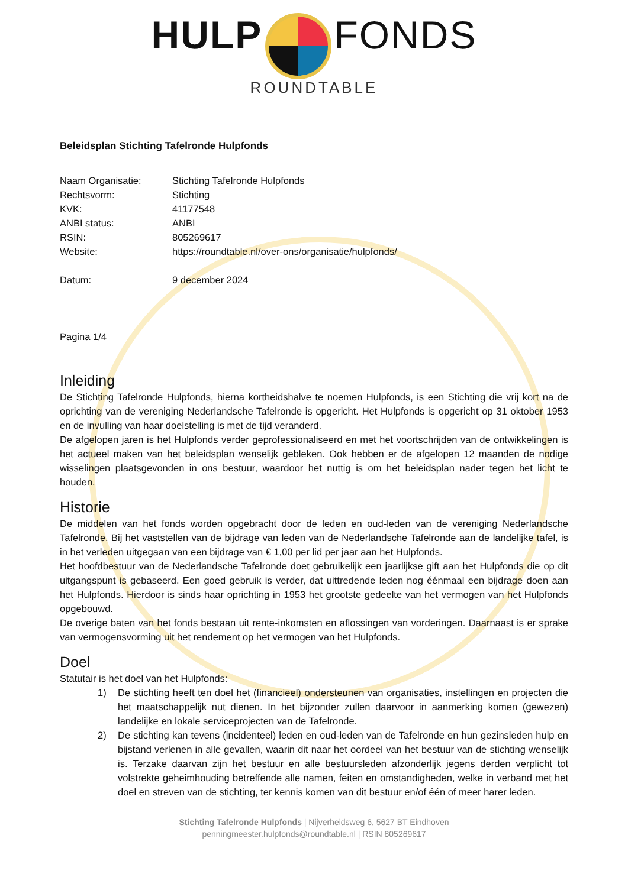HULP FONDS
ROUNDTABLE
Beleidsplan Stichting Tafelronde Hulpfonds
Naam Organisatie: Stichting Tafelronde Hulpfonds
Rechtsvorm: Stichting
KVK: 41177548
ANBI status: ANBI
RSIN: 805269617
Website: https://roundtable.nl/over-ons/organisatie/hulpfonds/
Datum: 9 december 2024
Pagina 1/4
Inleiding
De Stichting Tafelronde Hulpfonds, hierna kortheidshalve te noemen Hulpfonds, is een Stichting die vrij kort na de oprichting van de vereniging Nederlandsche Tafelronde is opgericht. Het Hulpfonds is opgericht op 31 oktober 1953 en de invulling van haar doelstelling is met de tijd veranderd.
De afgelopen jaren is het Hulpfonds verder geprofessionaliseerd en met het voortschrijden van de ontwikkelingen is het actueel maken van het beleidsplan wenselijk gebleken. Ook hebben er de afgelopen 12 maanden de nodige wisselingen plaatsgevonden in ons bestuur, waardoor het nuttig is om het beleidsplan nader tegen het licht te houden.
Historie
De middelen van het fonds worden opgebracht door de leden en oud-leden van de vereniging Nederlandsche Tafelronde. Bij het vaststellen van de bijdrage van leden van de Nederlandsche Tafelronde aan de landelijke tafel, is in het verleden uitgegaan van een bijdrage van € 1,00 per lid per jaar aan het Hulpfonds.
Het hoofdbestuur van de Nederlandsche Tafelronde doet gebruikelijk een jaarlijkse gift aan het Hulpfonds die op dit uitgangspunt is gebaseerd. Een goed gebruik is verder, dat uittredende leden nog éénmaal een bijdrage doen aan het Hulpfonds. Hierdoor is sinds haar oprichting in 1953 het grootste gedeelte van het vermogen van het Hulpfonds opgebouwd.
De overige baten van het fonds bestaan uit rente-inkomsten en aflossingen van vorderingen. Daarnaast is er sprake van vermogensvorming uit het rendement op het vermogen van het Hulpfonds.
Doel
Statutair is het doel van het Hulpfonds:
1) De stichting heeft ten doel het (financieel) ondersteunen van organisaties, instellingen en projecten die het maatschappelijk nut dienen. In het bijzonder zullen daarvoor in aanmerking komen (gewezen) landelijke en lokale serviceprojecten van de Tafelronde.
2) De stichting kan tevens (incidenteel) leden en oud-leden van de Tafelronde en hun gezinsleden hulp en bijstand verlenen in alle gevallen, waarin dit naar het oordeel van het bestuur van de stichting wenselijk is. Terzake daarvan zijn het bestuur en alle bestuursleden afzonderlijk jegens derden verplicht tot volstrekte geheimhouding betreffende alle namen, feiten en omstandigheden, welke in verband met het doel en streven van de stichting, ter kennis komen van dit bestuur en/of één of meer harer leden.
Stichting Tafelronde Hulpfonds | Nijverheidsweg 6, 5627 BT Eindhoven
penningmeester.hulpfonds@roundtable.nl | RSIN 805269617